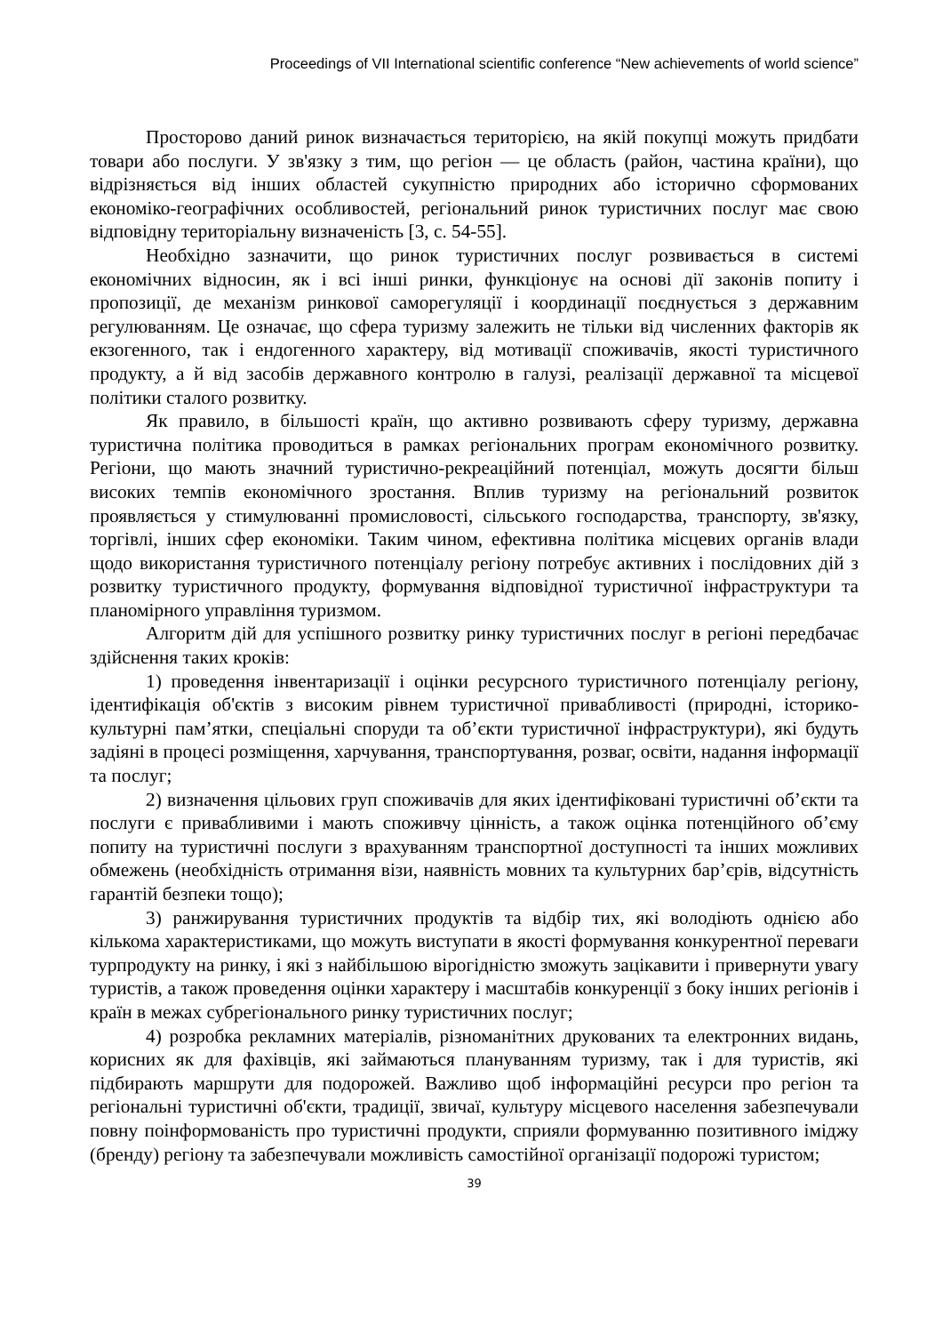Proceedings of VII International scientific conference “New achievements of world science”
Просторово даний ринок визначається територією, на якій покупці можуть придбати товари або послуги. У зв'язку з тим, що регіон — це область (район, частина країни), що відрізняється від інших областей сукупністю природних або історично сформованих економіко-географічних особливостей, регіональний ринок туристичних послуг має свою відповідну територіальну визначеність [3, с. 54-55].
Необхідно зазначити, що ринок туристичних послуг розвивається в системі економічних відносин, як і всі інші ринки, функціонує на основі дії законів попиту і пропозиції, де механізм ринкової саморегуляції і координації поєднується з державним регулюванням. Це означає, що сфера туризму залежить не тільки від численних факторів як екзогенного, так і ендогенного характеру, від мотивації споживачів, якості туристичного продукту, а й від засобів державного контролю в галузі, реалізації державної та місцевої політики сталого розвитку.
Як правило, в більшості країн, що активно розвивають сферу туризму, державна туристична політика проводиться в рамках регіональних програм економічного розвитку. Регіони, що мають значний туристично-рекреаційний потенціал, можуть досягти більш високих темпів економічного зростання. Вплив туризму на регіональний розвиток проявляється у стимулюванні промисловості, сільського господарства, транспорту, зв'язку, торгівлі, інших сфер економіки. Таким чином, ефективна політика місцевих органів влади щодо використання туристичного потенціалу регіону потребує активних і послідовних дій з розвитку туристичного продукту, формування відповідної туристичної інфраструктури та планомірного управління туризмом.
Алгоритм дій для успішного розвитку ринку туристичних послуг в регіоні передбачає здійснення таких кроків:
1) проведення інвентаризації і оцінки ресурсного туристичного потенціалу регіону, ідентифікація об'єктів з високим рівнем туристичної привабливості (природні, історико-культурні пам’ятки, спеціальні споруди та об’єкти туристичної інфраструктури), які будуть задіяні в процесі розміщення, харчування, транспортування, розваг, освіти, надання інформації та послуг;
2) визначення цільових груп споживачів для яких ідентифіковані туристичні об’єкти та послуги є привабливими і мають споживчу цінність, а також оцінка потенційного об’єму попиту на туристичні послуги з врахуванням транспортної доступності та інших можливих обмежень (необхідність отримання візи, наявність мовних та культурних бар’єрів, відсутність гарантій безпеки тощо);
3) ранжирування туристичних продуктів та відбір тих, які володіють однією або кількома характеристиками, що можуть виступати в якості формування конкурентної переваги турпродукту на ринку, і які з найбільшою вірогідністю зможуть зацікавити і привернути увагу туристів, а також проведення оцінки характеру і масштабів конкуренції з боку інших регіонів і країн в межах субрегіонального ринку туристичних послуг;
4) розробка рекламних матеріалів, різноманітних друкованих та електронних видань, корисних як для фахівців, які займаються плануванням туризму, так і для туристів, які підбирають маршрути для подорожей. Важливо щоб інформаційні ресурси про регіон та регіональні туристичні об'єкти, традиції, звичаї, культуру місцевого населення забезпечували повну поінформованість про туристичні продукти, сприяли формуванню позитивного іміджу (бренду) регіону та забезпечували можливість самостійної організації подорожі туристом;
39